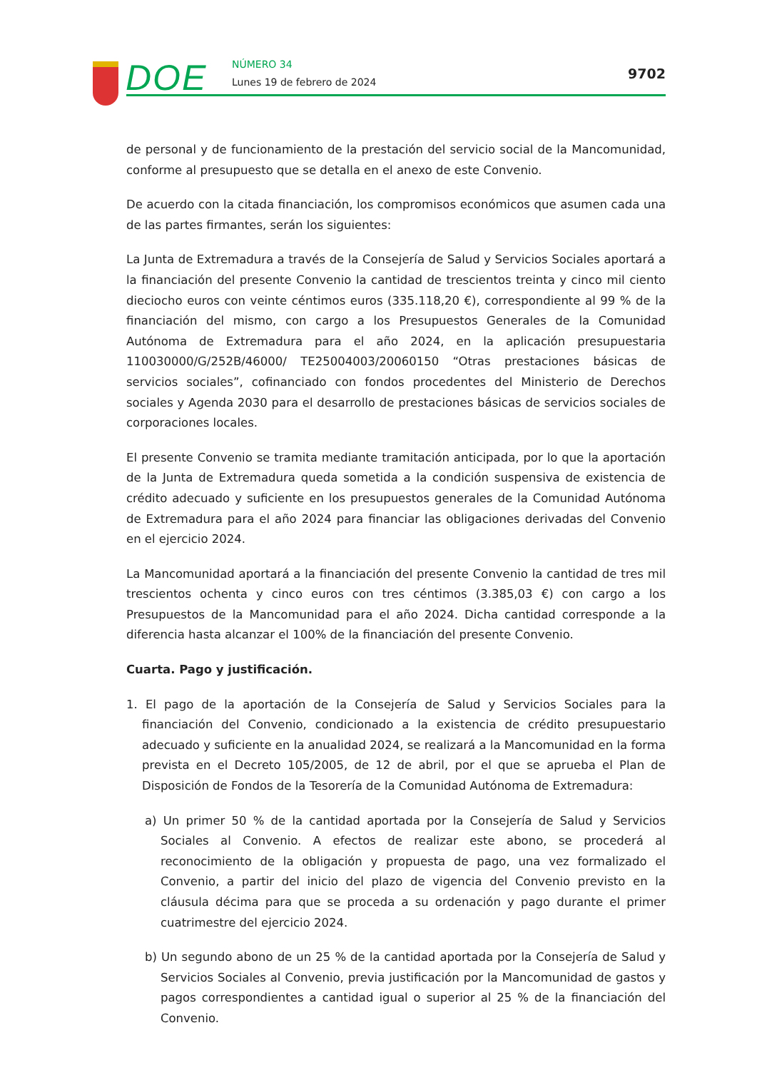DOE NÚMERO 34
Lunes 19 de febrero de 2024
9702
de personal y de funcionamiento de la prestación del servicio social de la Mancomunidad, conforme al presupuesto que se detalla en el anexo de este Convenio.
De acuerdo con la citada financiación, los compromisos económicos que asumen cada una de las partes firmantes, serán los siguientes:
La Junta de Extremadura a través de la Consejería de Salud y Servicios Sociales aportará a la financiación del presente Convenio la cantidad de trescientos treinta y cinco mil ciento dieciocho euros con veinte céntimos euros (335.118,20 €), correspondiente al 99 % de la financiación del mismo, con cargo a los Presupuestos Generales de la Comunidad Autónoma de Extremadura para el año 2024, en la aplicación presupuestaria 110030000/G/252B/46000/ TE25004003/20060150 “Otras prestaciones básicas de servicios sociales”, cofinanciado con fondos procedentes del Ministerio de Derechos sociales y Agenda 2030 para el desarrollo de prestaciones básicas de servicios sociales de corporaciones locales.
El presente Convenio se tramita mediante tramitación anticipada, por lo que la aportación de la Junta de Extremadura queda sometida a la condición suspensiva de existencia de crédito adecuado y suficiente en los presupuestos generales de la Comunidad Autónoma de Extremadura para el año 2024 para financiar las obligaciones derivadas del Convenio en el ejercicio 2024.
La Mancomunidad aportará a la financiación del presente Convenio la cantidad de tres mil trescientos ochenta y cinco euros con tres céntimos (3.385,03 €) con cargo a los Presupuestos de la Mancomunidad para el año 2024. Dicha cantidad corresponde a la diferencia hasta alcanzar el 100% de la financiación del presente Convenio.
Cuarta. Pago y justificación.
1. El pago de la aportación de la Consejería de Salud y Servicios Sociales para la financiación del Convenio, condicionado a la existencia de crédito presupuestario adecuado y suficiente en la anualidad 2024, se realizará a la Mancomunidad en la forma prevista en el Decreto 105/2005, de 12 de abril, por el que se aprueba el Plan de Disposición de Fondos de la Tesorería de la Comunidad Autónoma de Extremadura:
a) Un primer 50 % de la cantidad aportada por la Consejería de Salud y Servicios Sociales al Convenio. A efectos de realizar este abono, se procederá al reconocimiento de la obligación y propuesta de pago, una vez formalizado el Convenio, a partir del inicio del plazo de vigencia del Convenio previsto en la cláusula décima para que se proceda a su ordenación y pago durante el primer cuatrimestre del ejercicio 2024.
b) Un segundo abono de un 25 % de la cantidad aportada por la Consejería de Salud y Servicios Sociales al Convenio, previa justificación por la Mancomunidad de gastos y pagos correspondientes a cantidad igual o superior al 25 % de la financiación del Convenio.